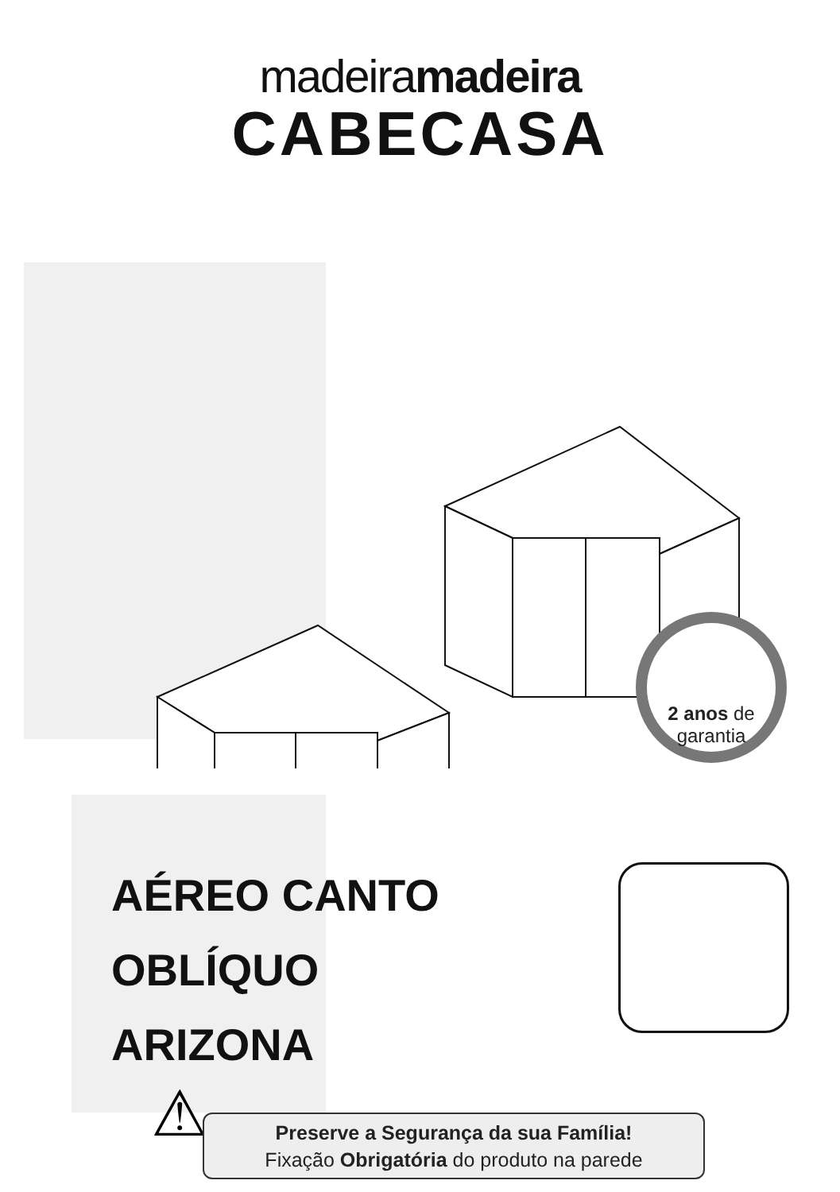madeiramadeira
CABECASA
2 anos de
garantia
AÉREO CANTO
OBLÍQUO
ARIZONA
⚠
Preserve a Segurança da sua Família!
Fixação Obrigatória do produto na parede